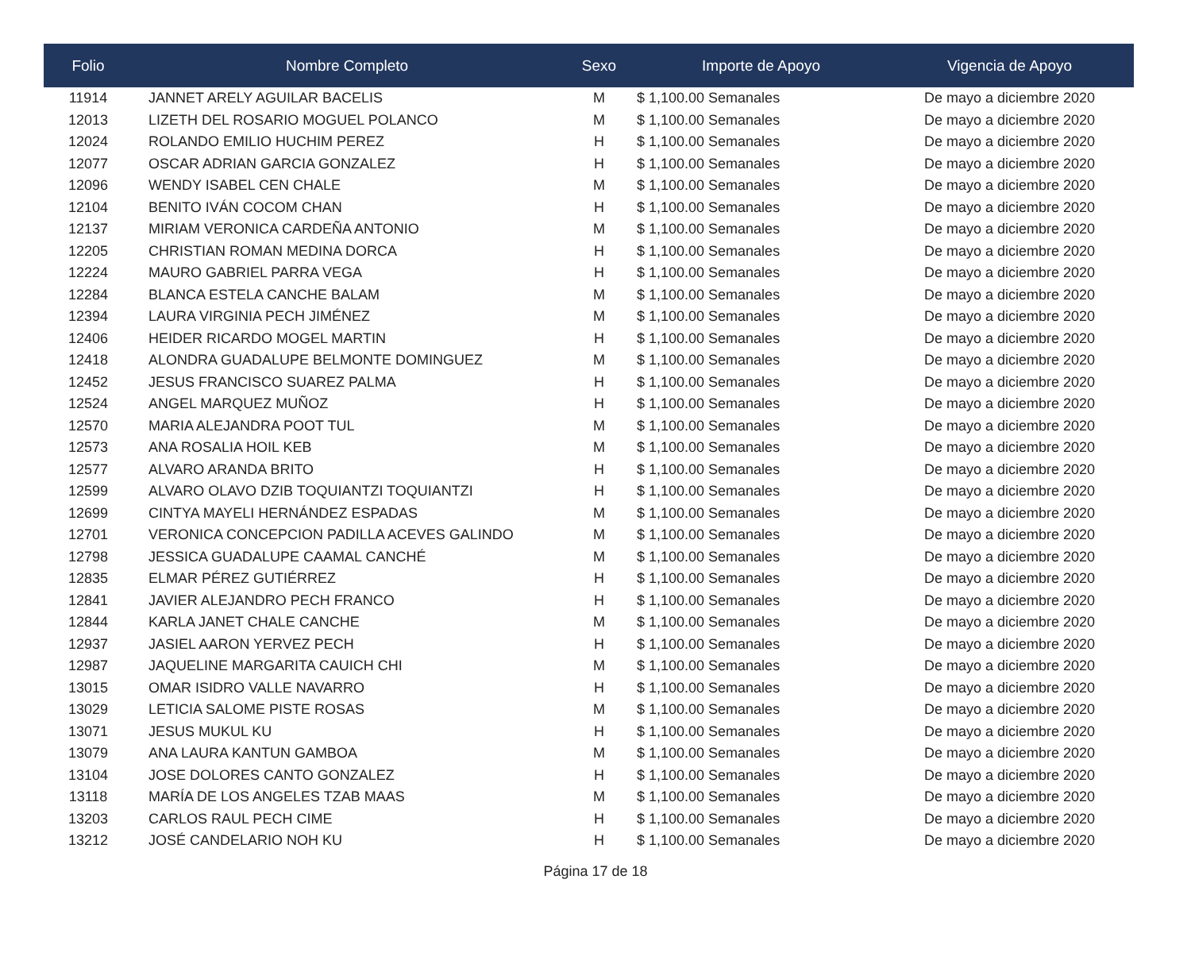| Folio | Nombre Completo | Sexo | Importe de Apoyo | Vigencia de Apoyo |
| --- | --- | --- | --- | --- |
| 11914 | JANNET ARELY AGUILAR BACELIS | M | $ 1,100.00 Semanales | De mayo a diciembre 2020 |
| 12013 | LIZETH DEL ROSARIO MOGUEL POLANCO | M | $ 1,100.00 Semanales | De mayo a diciembre 2020 |
| 12024 | ROLANDO EMILIO HUCHIM PEREZ | H | $ 1,100.00 Semanales | De mayo a diciembre 2020 |
| 12077 | OSCAR ADRIAN GARCIA GONZALEZ | H | $ 1,100.00 Semanales | De mayo a diciembre 2020 |
| 12096 | WENDY ISABEL CEN CHALE | M | $ 1,100.00 Semanales | De mayo a diciembre 2020 |
| 12104 | BENITO IVÁN COCOM CHAN | H | $ 1,100.00 Semanales | De mayo a diciembre 2020 |
| 12137 | MIRIAM VERONICA CARDEÑA ANTONIO | M | $ 1,100.00 Semanales | De mayo a diciembre 2020 |
| 12205 | CHRISTIAN ROMAN MEDINA DORCA | H | $ 1,100.00 Semanales | De mayo a diciembre 2020 |
| 12224 | MAURO GABRIEL PARRA VEGA | H | $ 1,100.00 Semanales | De mayo a diciembre 2020 |
| 12284 | BLANCA ESTELA CANCHE BALAM | M | $ 1,100.00 Semanales | De mayo a diciembre 2020 |
| 12394 | LAURA VIRGINIA PECH JIMÉNEZ | M | $ 1,100.00 Semanales | De mayo a diciembre 2020 |
| 12406 | HEIDER RICARDO MOGEL MARTIN | H | $ 1,100.00 Semanales | De mayo a diciembre 2020 |
| 12418 | ALONDRA GUADALUPE BELMONTE DOMINGUEZ | M | $ 1,100.00 Semanales | De mayo a diciembre 2020 |
| 12452 | JESUS FRANCISCO SUAREZ PALMA | H | $ 1,100.00 Semanales | De mayo a diciembre 2020 |
| 12524 | ANGEL MARQUEZ MUÑOZ | H | $ 1,100.00 Semanales | De mayo a diciembre 2020 |
| 12570 | MARIA ALEJANDRA POOT TUL | M | $ 1,100.00 Semanales | De mayo a diciembre 2020 |
| 12573 | ANA ROSALIA HOIL KEB | M | $ 1,100.00 Semanales | De mayo a diciembre 2020 |
| 12577 | ALVARO ARANDA BRITO | H | $ 1,100.00 Semanales | De mayo a diciembre 2020 |
| 12599 | ALVARO OLAVO DZIB TOQUIANTZI TOQUIANTZI | H | $ 1,100.00 Semanales | De mayo a diciembre 2020 |
| 12699 | CINTYA MAYELI HERNÁNDEZ ESPADAS | M | $ 1,100.00 Semanales | De mayo a diciembre 2020 |
| 12701 | VERONICA CONCEPCION PADILLA ACEVES GALINDO | M | $ 1,100.00 Semanales | De mayo a diciembre 2020 |
| 12798 | JESSICA GUADALUPE CAAMAL CANCHÉ | M | $ 1,100.00 Semanales | De mayo a diciembre 2020 |
| 12835 | ELMAR PÉREZ GUTIÉRREZ | H | $ 1,100.00 Semanales | De mayo a diciembre 2020 |
| 12841 | JAVIER ALEJANDRO PECH FRANCO | H | $ 1,100.00 Semanales | De mayo a diciembre 2020 |
| 12844 | KARLA JANET CHALE CANCHE | M | $ 1,100.00 Semanales | De mayo a diciembre 2020 |
| 12937 | JASIEL AARON YERVEZ PECH | H | $ 1,100.00 Semanales | De mayo a diciembre 2020 |
| 12987 | JAQUELINE MARGARITA CAUICH CHI | M | $ 1,100.00 Semanales | De mayo a diciembre 2020 |
| 13015 | OMAR ISIDRO VALLE NAVARRO | H | $ 1,100.00 Semanales | De mayo a diciembre 2020 |
| 13029 | LETICIA SALOME PISTE ROSAS | M | $ 1,100.00 Semanales | De mayo a diciembre 2020 |
| 13071 | JESUS MUKUL KU | H | $ 1,100.00 Semanales | De mayo a diciembre 2020 |
| 13079 | ANA LAURA KANTUN GAMBOA | M | $ 1,100.00 Semanales | De mayo a diciembre 2020 |
| 13104 | JOSE DOLORES CANTO GONZALEZ | H | $ 1,100.00 Semanales | De mayo a diciembre 2020 |
| 13118 | MARÍA DE LOS ANGELES TZAB MAAS | M | $ 1,100.00 Semanales | De mayo a diciembre 2020 |
| 13203 | CARLOS RAUL PECH CIME | H | $ 1,100.00 Semanales | De mayo a diciembre 2020 |
| 13212 | JOSÉ CANDELARIO NOH KU | H | $ 1,100.00 Semanales | De mayo a diciembre 2020 |
Página 17 de 18